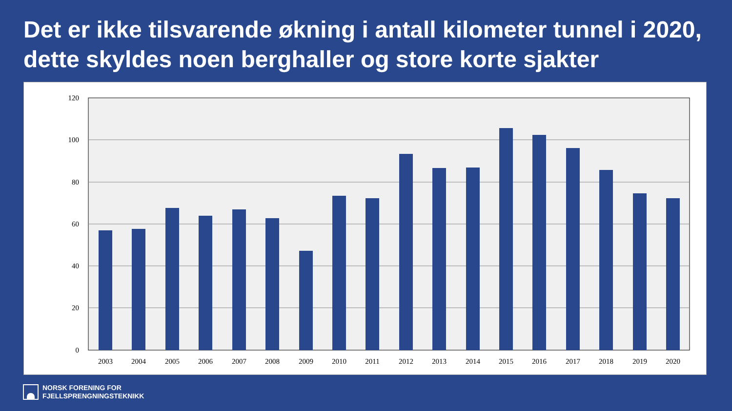Det er ikke tilsvarende økning i antall kilometer tunnel i 2020, dette skyldes noen berghaller og store korte sjakter
120
100
80
60
40
20
0
2003
2004
2005
2006
2007
2008
2009
2010
2011
2012
2013
2014
2015
2016
2017
2018
2019
2020
NORSK FORENING FOR
FJELLSPRENGNINGSTEKNIKK